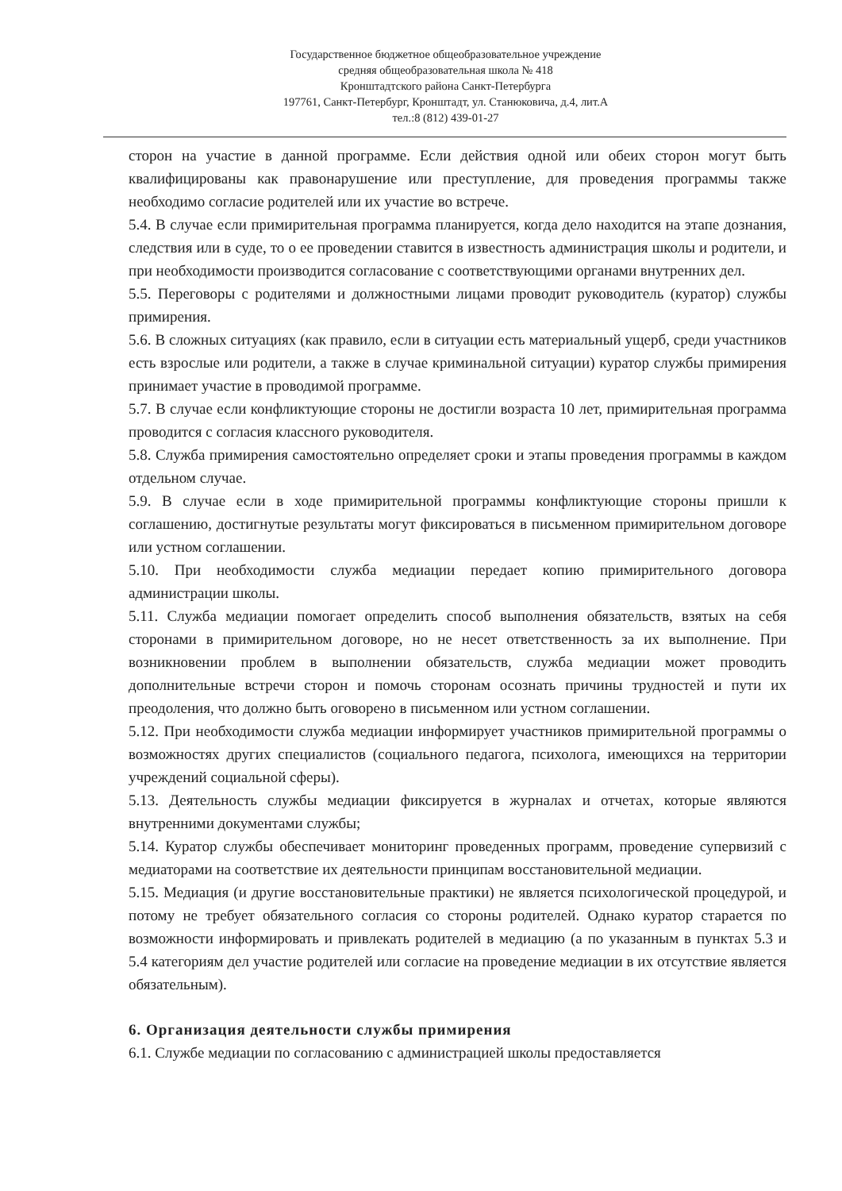Государственное бюджетное общеобразовательное учреждение
средняя общеобразовательная школа № 418
Кронштадтского района Санкт-Петербурга
197761, Санкт-Петербург, Кронштадт, ул. Станюковича, д.4, лит.А
тел.:8 (812) 439-01-27
сторон на участие в данной программе. Если действия одной или обеих сторон могут быть квалифицированы как правонарушение или преступление, для проведения программы также необходимо согласие родителей или их участие во встрече.
5.4. В случае если примирительная программа планируется, когда дело находится на этапе дознания, следствия или в суде, то о ее проведении ставится в известность администрация школы и родители, и при необходимости производится согласование с соответствующими органами внутренних дел.
5.5. Переговоры с родителями и должностными лицами проводит руководитель (куратор) службы примирения.
5.6. В сложных ситуациях (как правило, если в ситуации есть материальный ущерб, среди участников есть взрослые или родители, а также в случае криминальной ситуации) куратор службы примирения принимает участие в проводимой программе.
5.7. В случае если конфликтующие стороны не достигли возраста 10 лет, примирительная программа проводится с согласия классного руководителя.
5.8. Служба примирения самостоятельно определяет сроки и этапы проведения программы в каждом отдельном случае.
5.9. В случае если в ходе примирительной программы конфликтующие стороны пришли к соглашению, достигнутые результаты могут фиксироваться в письменном примирительном договоре или устном соглашении.
5.10. При необходимости служба медиации передает копию примирительного договора администрации школы.
5.11. Служба медиации помогает определить способ выполнения обязательств, взятых на себя сторонами в примирительном договоре, но не несет ответственность за их выполнение. При возникновении проблем в выполнении обязательств, служба медиации может проводить дополнительные встречи сторон и помочь сторонам осознать причины трудностей и пути их преодоления, что должно быть оговорено в письменном или устном соглашении.
5.12. При необходимости служба медиации информирует участников примирительной программы о возможностях других специалистов (социального педагога, психолога, имеющихся на территории учреждений социальной сферы).
5.13. Деятельность службы медиации фиксируется в журналах и отчетах, которые являются внутренними документами службы;
5.14. Куратор службы обеспечивает мониторинг проведенных программ, проведение супервизий с медиаторами на соответствие их деятельности принципам восстановительной медиации.
5.15. Медиация (и другие восстановительные практики) не является психологической процедурой, и потому не требует обязательного согласия со стороны родителей. Однако куратор старается по возможности информировать и привлекать родителей в медиацию (а по указанным в пунктах 5.3 и 5.4 категориям дел участие родителей или согласие на проведение медиации в их отсутствие является обязательным).
6. Организация деятельности службы примирения
6.1. Службе медиации по согласованию с администрацией школы предоставляется